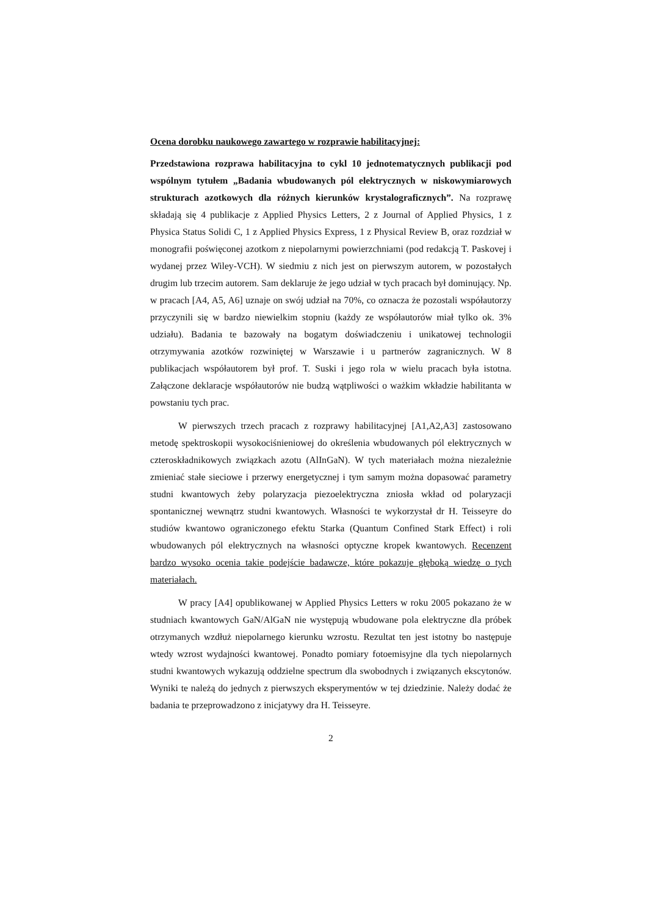Ocena dorobku naukowego zawartego w rozprawie habilitacyjnej:
Przedstawiona rozprawa habilitacyjna to cykl 10 jednotematycznych publikacji pod wspólnym tytułem „Badania wbudowanych pól elektrycznych w niskowymiarowych strukturach azotkowych dla różnych kierunków krystalograficznych”. Na rozprawę składają się 4 publikacje z Applied Physics Letters, 2 z Journal of Applied Physics, 1 z Physica Status Solidi C, 1 z Applied Physics Express, 1 z Physical Review B, oraz rozdział w monografii poświęconej azotkom z niepolarnymi powierzchniami (pod redakcją T. Paskovej i wydanej przez Wiley-VCH). W siedmiu z nich jest on pierwszym autorem, w pozostałych drugim lub trzecim autorem. Sam deklaruje że jego udział w tych pracach był dominujący. Np. w pracach [A4, A5, A6] uznaje on swój udział na 70%, co oznacza że pozostali współautorzy przyczynili się w bardzo niewielkim stopniu (każdy ze współautorów miał tylko ok. 3% udziału). Badania te bazowały na bogatym doświadczeniu i unikatowej technologii otrzymywania azotków rozwiniętej w Warszawie i u partnerów zagranicznych. W 8 publikacjach współautorem był prof. T. Suski i jego rola w wielu pracach była istotna. Załączone deklaracje współautorów nie budzą wątpliwości o ważkim wkładzie habilitanta w powstaniu tych prac.
W pierwszych trzech pracach z rozprawy habilitacyjnej [A1,A2,A3] zastosowano metodę spektroskopii wysokociśnieniowej do określenia wbudowanych pól elektrycznych w czteroskładnikowych związkach azotu (AlInGaN). W tych materiałach można niezależnie zmieniać stałe sieciowe i przerwy energetycznej i tym samym można dopasować parametry studni kwantowych żeby polaryzacja piezoelektryczna zniosła wkład od polaryzacji spontanicznej wewnątrz studni kwantowych. Własności te wykorzystał dr H. Teisseyre do studiów kwantowo ograniczonego efektu Starka (Quantum Confined Stark Effect) i roli wbudowanych pól elektrycznych na własności optyczne kropek kwantowych. Recenzent bardzo wysoko ocenia takie podejście badawcze, które pokazuje głęboką wiedzę o tych materiałach.
W pracy [A4] opublikowanej w Applied Physics Letters w roku 2005 pokazano że w studniach kwantowych GaN/AlGaN nie występują wbudowane pola elektryczne dla próbek otrzymanych wzdłuż niepolarnego kierunku wzrostu. Rezultat ten jest istotny bo następuje wtedy wzrost wydajności kwantowej. Ponadto pomiary fotoemisyjne dla tych niepolarnych studni kwantowych wykazują oddzielne spectrum dla swobodnych i związanych ekscytonów. Wyniki te należą do jednych z pierwszych eksperymentów w tej dziedzinie. Należy dodać że badania te przeprowadzono z inicjatywy dra H. Teisseyre.
2